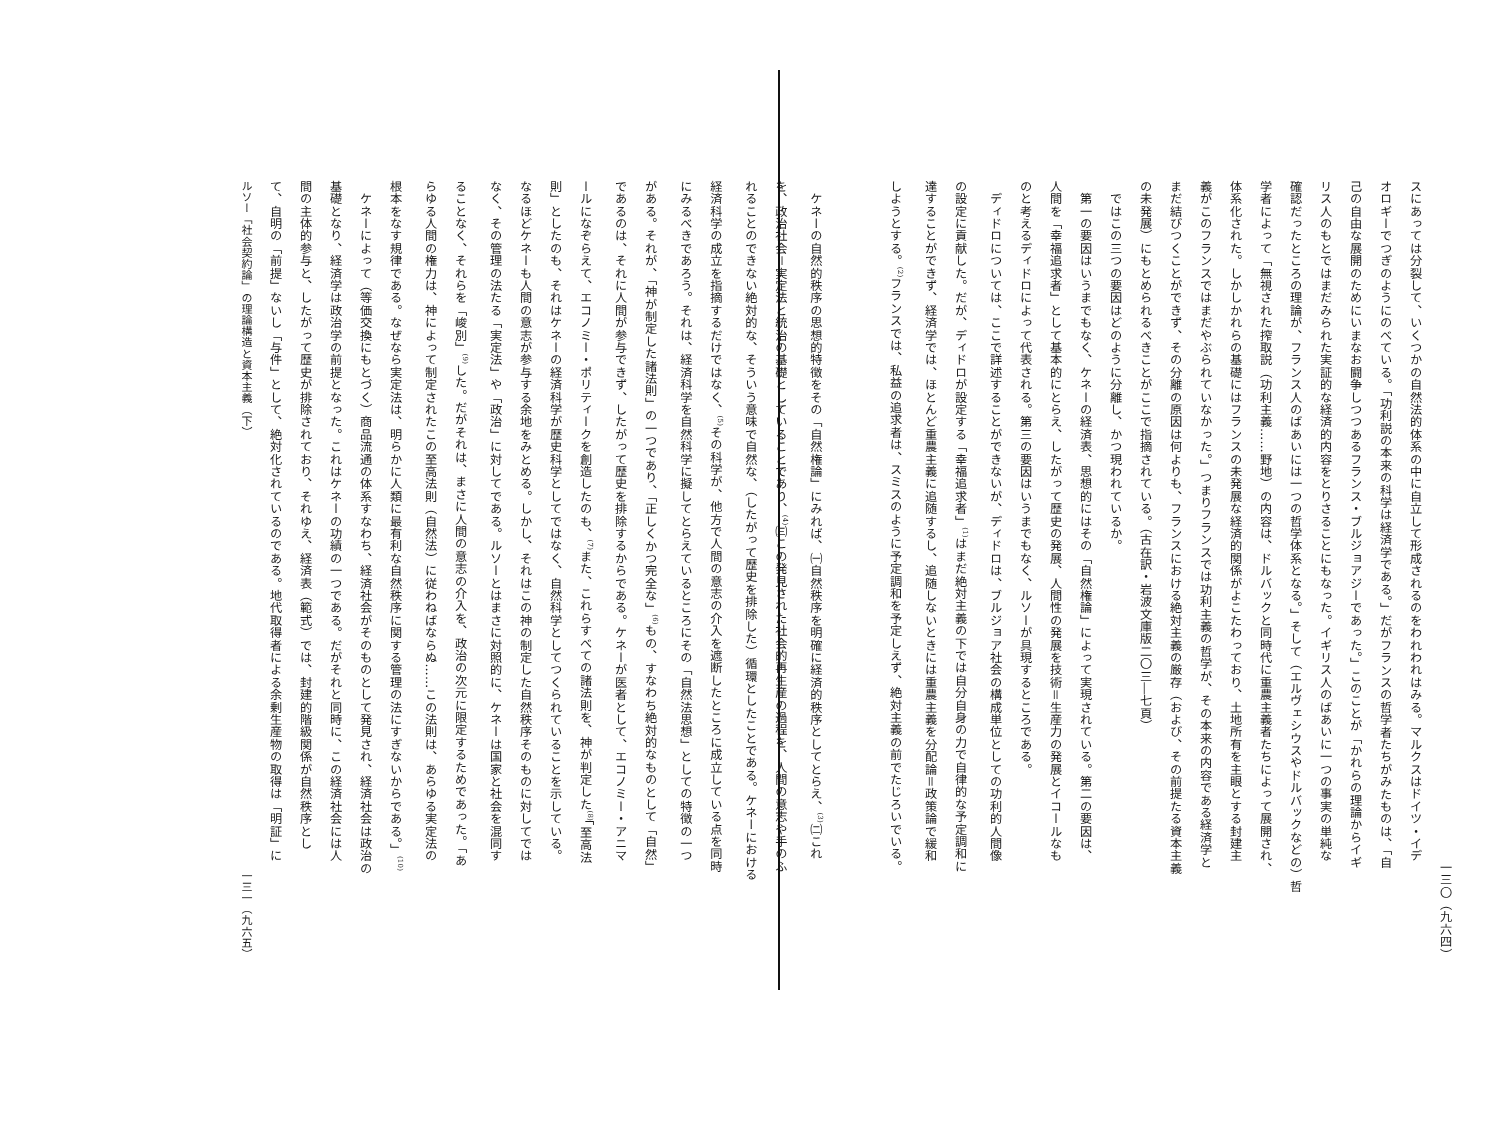一三〇（九六四）
スにあっては分裂して、いくつかの自然法的体系の中に自立して形成されるのをわれわれはみる。マルクスはドイツ・イデ
オロギーでつぎのようにのべている。「功利説の本来の科学は経済学である。」だがフランスの哲学者たちがみたものは、「自
己の自由な展開のためにいまなお闘争しつつあるフランス・ブルジョアジーであった。」このことが「かれらの理論からイギ
リス人のもとではまだみられた実証的な経済的内容をとりさることにもなった。イギリス人のばあいに一つの事実の単純な
確認だったところの理論が、フランス人のばあいには一つの哲学体系となる。」そして（エルヴェシウスやドルバックなどの）哲
学者によって「無視された搾取説（功利主義……野地）の内容は、ドルバックと同時代に重農主義者たちによって展開され、
体系化された。しかしかれらの基礎にはフランスの未発展な経済的関係がよこたわっており、土地所有を主眼とする封建主
義がこのフランスではまだやぶられていなかった。」つまりフランスでは功利主義の哲学が、その本来の内容である経済学と
まだ結びつくことができず、その分離の原因は何よりも、フランスにおける絶対主義の厳存（および、その前提たる資本主義
の未発展）にもとめられるべきことがここで指摘されている。（古在訳・岩波文庫版二〇三―七頁）
　ではこの三つの要因はどのように分離し、かつ現われているか。
　第一の要因はいうまでもなく、ケネーの経済表、思想的にはその「自然権論」によって実現されている。第二の要因は、
人間を「幸福追求者」として基本的にとらえ、したがって歴史の発展、人間性の発展を技術＝生産力の発展とイコールなも
のと考えるディドロによって代表される。第三の要因はいうまでもなく、ルソーが具現するところである。
　ディドロについては、ここで詳述することができないが、ディドロは、ブルジョア社会の構成単位としての功利的人間像
の設定に貢献した。だが、ディドロが設定する「幸福追求者」<sup>(1)</sup>はまだ絶対主義の下では自分自身の力で自律的な予定調和に
達することができず、経済学では、ほとんど重農主義に追随するし、追随しないときには重農主義を分配論＝政策論で緩和
しようとする。<sup>(2)</sup>フランスでは、私益の追求者は、スミスのように予定調和を予定しえず、絶対主義の前でたじろいでいる。
　ケネーの自然的秩序の思想的特徴をその「自然権論」にみれば、㈠自然秩序を明確に経済的秩序としてとらえ、<sup>(3)</sup>㈡これ
を、政治社会＝実定法と統治の基礎としていることであり、<sup>(4)</sup>㈢この発見された社会的再生産の過程を、人間の意志や手のふ
れることのできない絶対的な、そういう意味で自然な、（したがって歴史を排除した）循環としたことである。ケネーにおける
経済科学の成立を指摘するだけではなく、<sup>(5)</sup>その科学が、他方で人間の意志の介入を遮断したところに成立している点を同時
にみるべきであろう。それは、経済科学を自然科学に擬してとらえているところにその「自然法思想」としての特徴の一つ
がある。それが、「神が制定した諸法則」の一つであり、「正しくかつ完全な」<sup>(6)</sup>もの、すなわち絶対的なものとして「自然」
であるのは、それに人間が参与できず、したがって歴史を排除するからである。ケネーが医者として、エコノミー・アニマ
ールになぞらえて、エコノミー・ポリティークを創造したのも、<sup>(7)</sup>また、これらすべての諸法則を、神が判定した<sup>(8)</sup>「至高法
則」としたのも、それはケネーの経済科学が歴史科学としてではなく、自然科学としてつくられていることを示している。
なるほどケネーも人間の意志が参与する余地をみとめる。しかし、それはこの神の制定した自然秩序そのものに対してでは
なく、その管理の法たる「実定法」や「政治」に対してである。ルソーとはまさに対照的に、ケネーは国家と社会を混同す
ることなく、それらを「峻別」<sup>(9)</sup>した。だがそれは、まさに人間の意志の介入を、政治の次元に限定するためであった。「あ
らゆる人間の権力は、神によって制定されたこの至高法則（自然法）に従わねばならぬ……この法則は、あらゆる実定法の
根本をなす規律である。なぜなら実定法は、明らかに人類に最有利な自然秩序に関する管理の法にすぎないからである。」<sup>(10)</sup>
　ケネーによって（等価交換にもとづく）商品流通の体系すなわち、経済社会がそのものとして発見され、経済社会は政治の
基礎となり、経済学は政治学の前提となった。これはケネーの功績の一つである。だがそれと同時に、この経済社会には人
間の主体的参与と、したがって歴史が排除されており、それゆえ、経済表（範式）では、封建的階級関係が自然秩序とし
て、自明の「前提」ないし「与件」として、絶対化されているのである。地代取得者による余剰生産物の取得は「明証」に
ルソー「社会契約論」の理論構造と資本主義（下） 一三一（九六五）